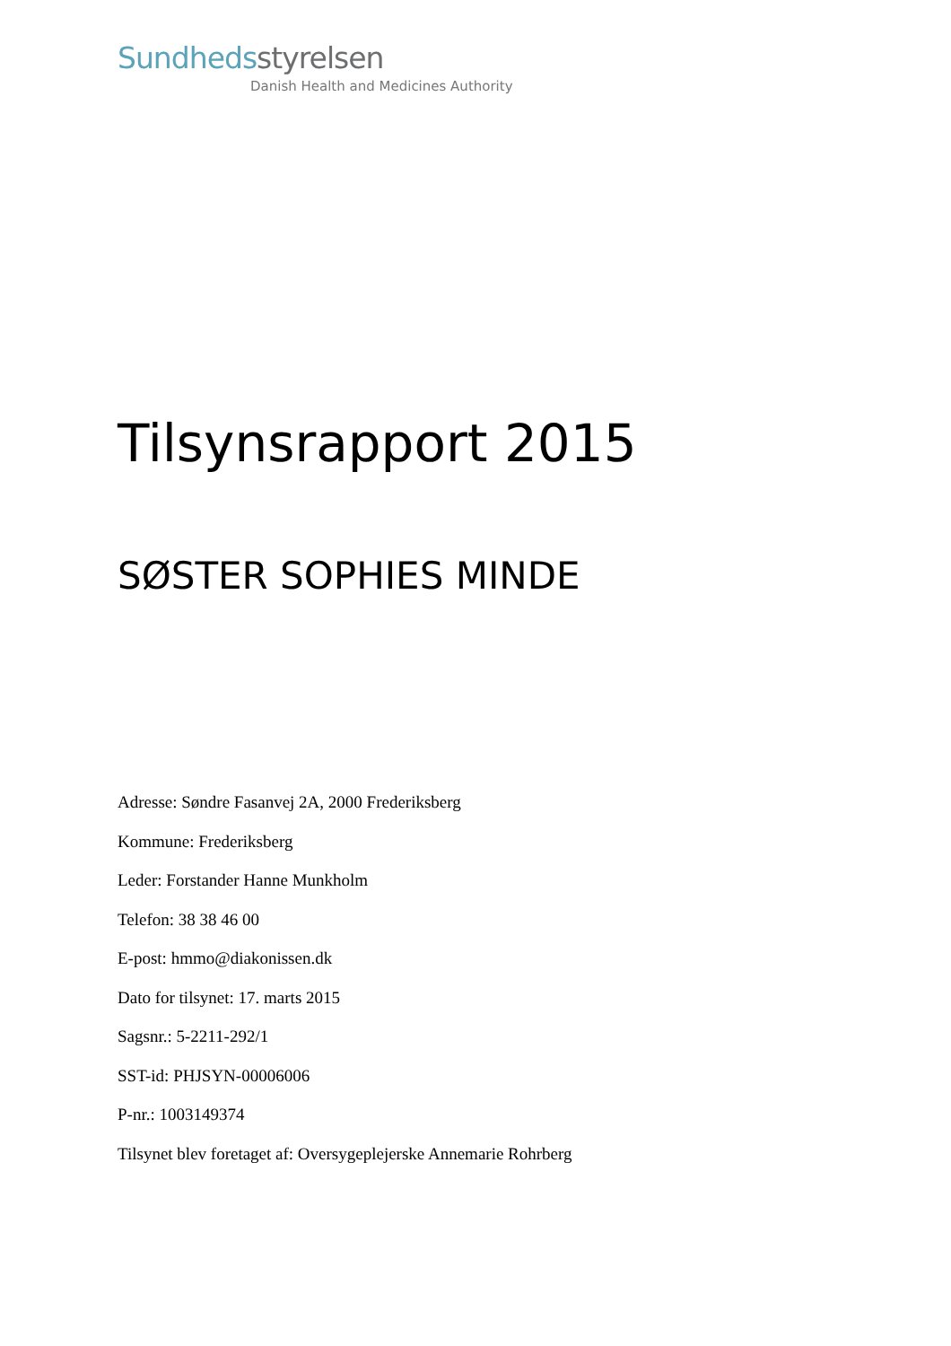Sundheds styrelsen
Danish Health and Medicines Authority
Tilsynsrapport 2015
SØSTER SOPHIES MINDE
Adresse: Søndre Fasanvej 2A, 2000 Frederiksberg
Kommune: Frederiksberg
Leder: Forstander Hanne Munkholm
Telefon: 38 38 46 00
E-post: hmmo@diakonissen.dk
Dato for tilsynet: 17. marts 2015
Sagsnr.: 5-2211-292/1
SST-id: PHJSYN-00006006
P-nr.: 1003149374
Tilsynet blev foretaget af: Oversygeplejerske Annemarie Rohrberg